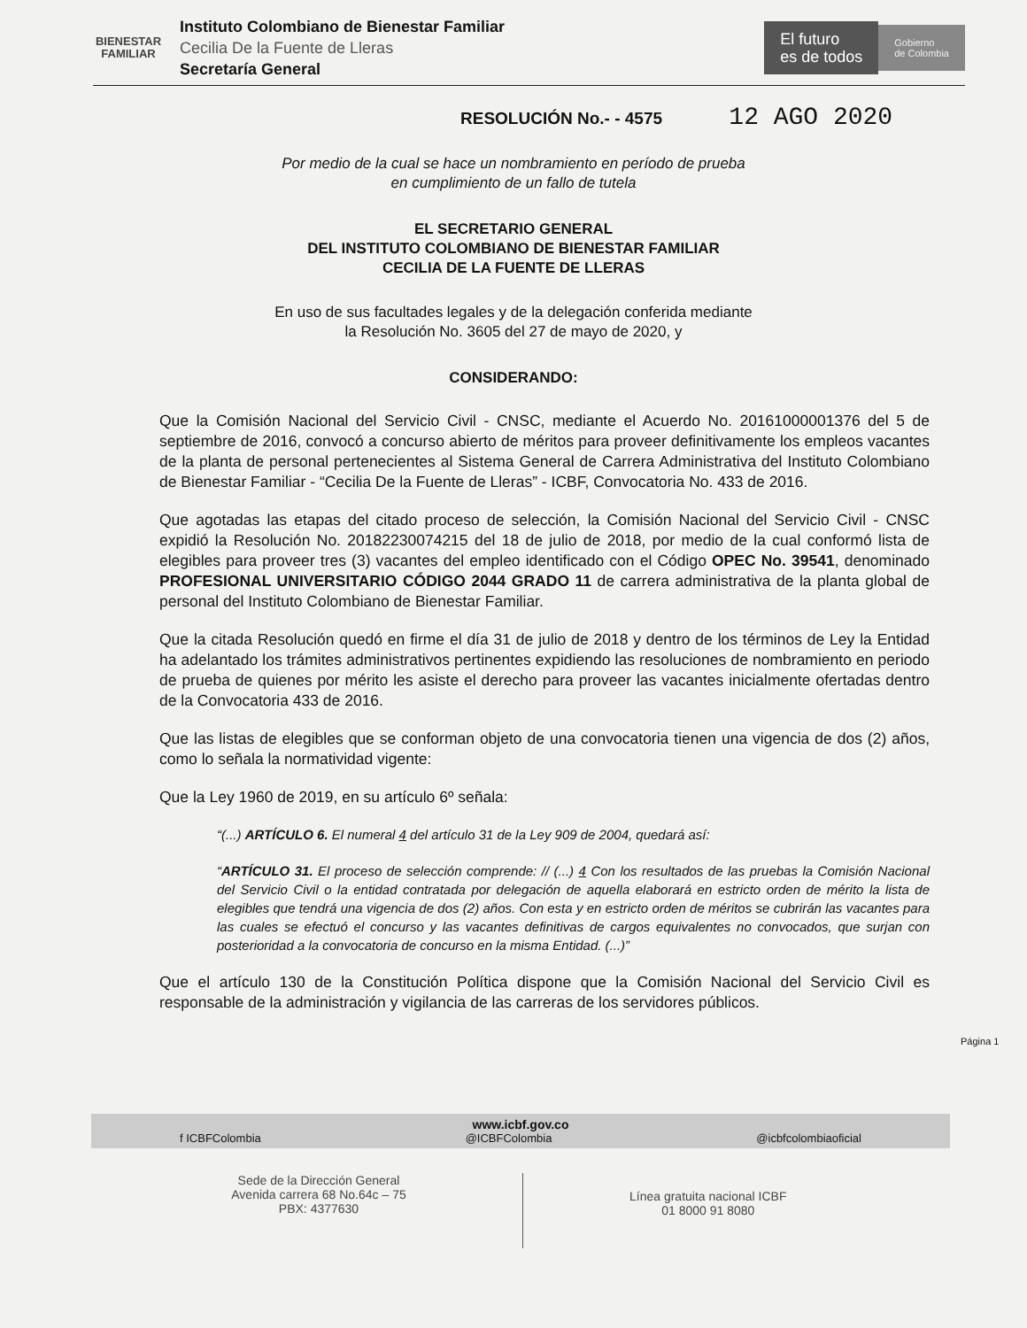BIENESTAR
FAMILIAR
Instituto Colombiano de Bienestar Familiar
Cecilia De la Fuente de Lleras
Secretaría General
El futuro
es de todos
Gobierno
de Colombia
RESOLUCIÓN No.- - 4575 12 AGO 2020
Por medio de la cual se hace un nombramiento en período de prueba
en cumplimiento de un fallo de tutela
EL SECRETARIO GENERAL
DEL INSTITUTO COLOMBIANO DE BIENESTAR FAMILIAR
CECILIA DE LA FUENTE DE LLERAS
En uso de sus facultades legales y de la delegación conferida mediante
la Resolución No. 3605 del 27 de mayo de 2020, y
CONSIDERANDO:
Que la Comisión Nacional del Servicio Civil - CNSC, mediante el Acuerdo No. 20161000001376 del 5 de septiembre de 2016, convocó a concurso abierto de méritos para proveer definitivamente los empleos vacantes de la planta de personal pertenecientes al Sistema General de Carrera Administrativa del Instituto Colombiano de Bienestar Familiar - “Cecilia De la Fuente de Lleras” - ICBF, Convocatoria No. 433 de 2016.
Que agotadas las etapas del citado proceso de selección, la Comisión Nacional del Servicio Civil - CNSC expidió la Resolución No. 20182230074215 del 18 de julio de 2018, por medio de la cual conformó lista de elegibles para proveer tres (3) vacantes del empleo identificado con el Código OPEC No. 39541, denominado PROFESIONAL UNIVERSITARIO CÓDIGO 2044 GRADO 11 de carrera administrativa de la planta global de personal del Instituto Colombiano de Bienestar Familiar.
Que la citada Resolución quedó en firme el día 31 de julio de 2018 y dentro de los términos de Ley la Entidad ha adelantado los trámites administrativos pertinentes expidiendo las resoluciones de nombramiento en periodo de prueba de quienes por mérito les asiste el derecho para proveer las vacantes inicialmente ofertadas dentro de la Convocatoria 433 de 2016.
Que las listas de elegibles que se conforman objeto de una convocatoria tienen una vigencia de dos (2) años, como lo señala la normatividad vigente:
Que la Ley 1960 de 2019, en su artículo 6º señala:
“(...) ARTÍCULO 6. El numeral 4 del artículo 31 de la Ley 909 de 2004, quedará así:
“ARTÍCULO 31. El proceso de selección comprende: // (...) 4 Con los resultados de las pruebas la Comisión Nacional del Servicio Civil o la entidad contratada por delegación de aquella elaborará en estricto orden de mérito la lista de elegibles que tendrá una vigencia de dos (2) años. Con esta y en estricto orden de méritos se cubrirán las vacantes para las cuales se efectuó el concurso y las vacantes definitivas de cargos equivalentes no convocados, que surjan con posterioridad a la convocatoria de concurso en la misma Entidad. (...)”
Que el artículo 130 de la Constitución Política dispone que la Comisión Nacional del Servicio Civil es responsable de la administración y vigilancia de las carreras de los servidores públicos.
Página 1
www.icbf.gov.co
f ICBFColombia @ICBFColombia @icbfcolombiaoficial
Sede de la Dirección General
Avenida carrera 68 No.64c – 75
PBX: 4377630
Línea gratuita nacional ICBF
01 8000 91 8080